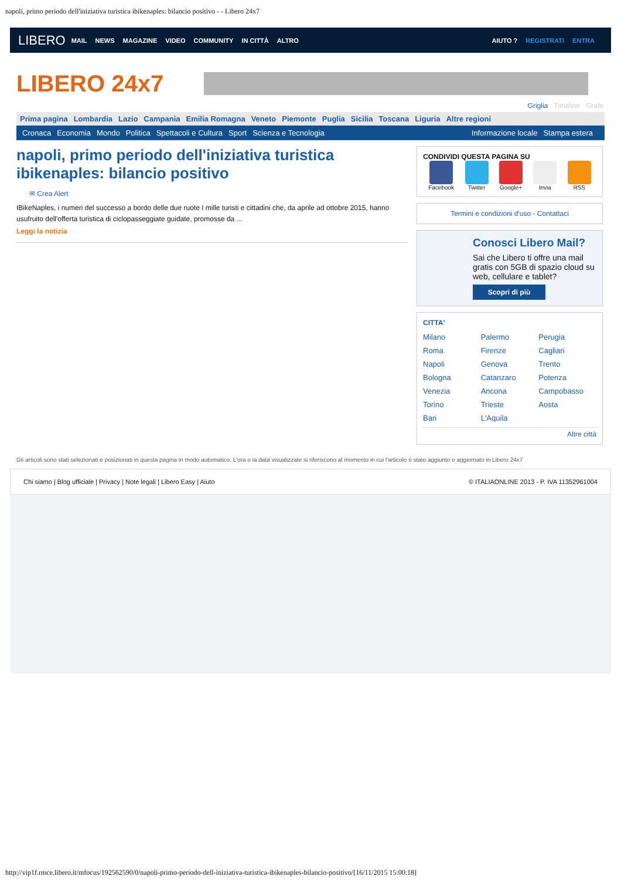napoli, primo periodo dell'iniziativa turistica ibikenaples: bilancio positivo - - Libero 24x7
LIBERO MAIL NEWS MAGAZINE VIDEO COMMUNITY IN CITTÀ ALTRO AIUTO ? REGISTRATI ENTRA
LIBERO 24x7
Griglia Timeline Grafo
Prima pagina Lombardia Lazio Campania Emilia Romagna Veneto Piemonte Puglia Sicilia Toscana Liguria Altre regioni
Cronaca Economia Mondo Politica Spettacoli e Cultura Sport Scienza e Tecnologia Informazione locale Stampa estera
napoli, primo periodo dell'iniziativa turistica ibikenaples: bilancio positivo
✉ Crea Alert
IBikeNaples, i numeri del successo a bordo delle due ruote I mille turisti e cittadini che, da aprile ad ottobre 2015, hanno usufruito dell'offerta turistica di ciclopasseggiate guidate, promosse da ...
Leggi la notizia
CONDIVIDI QUESTA PAGINA SU
Facebook Twitter Google+ Invia RSS
Termini e condizioni d'uso - Contattaci
Conosci Libero Mail?
Sai che Libero ti offre una mail gratis con 5GB di spazio cloud su web, cellulare e tablet?
Scopri di più
CITTA'
Milano Palermo Perugia Roma Firenze Cagliari Napoli Genova Trento Bologna Catanzaro Potenza Venezia Ancona Campobasso Torino Trieste Aosta Bari L'Aquila
Altre città
Gli articoli sono stati selezionati e posizionati in questa pagina in modo automatico. L'ora o la data visualizzate si riferiscono al momento in cui l'articolo è stato aggiunto o aggiornato in Libero 24x7
Chi siamo | Blog ufficiale | Privacy | Note legali | Libero Easy | Aiuto © ITALIAONLINE 2013 - P. IVA 11352961004
http://vip1f.rmce.libero.it/mfocus/192562590/0/napoli-primo-periodo-dell-iniziativa-turistica-ibikenaples-bilancio-positivo/[16/11/2015 15:00:18]